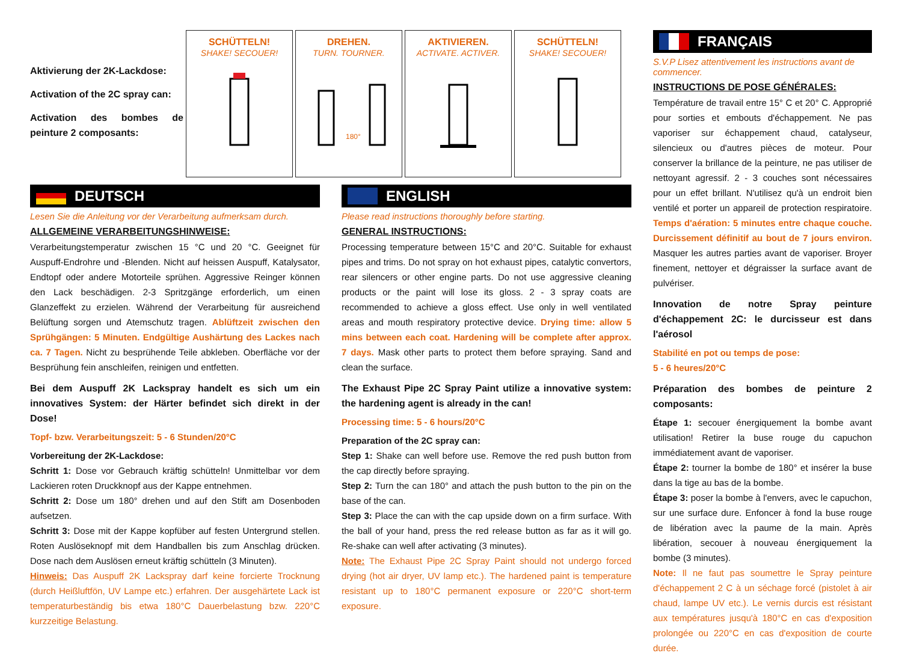Aktivierung der 2K-Lackdose:
Activation of the 2C spray can:
Activation des bombes de peinture 2 composants:
SCHÜTTELN!
SHAKE! SECOUER!
DREHEN.
TURN. TOURNER.
180°
AKTIVIEREN.
ACTIVATE. ACTIVER.
SCHÜTTELN!
SHAKE! SECOUER!
DEUTSCH
Lesen Sie die Anleitung vor der Verarbeitung aufmerksam durch.
ALLGEMEINE VERARBEITUNGSHINWEISE:
Verarbeitungstemperatur zwischen 15 °C und 20 °C. Geeignet für Auspuff-Endrohre und -Blenden. Nicht auf heissen Auspuff, Katalysator, Endtopf oder andere Motorteile sprühen. Aggressive Reinger können den Lack beschädigen. 2-3 Spritzgänge erforderlich, um einen Glanzeffekt zu erzielen. Während der Verarbeitung für ausreichend Belüftung sorgen und Atemschutz tragen. Ablüftzeit zwischen den Sprühgängen: 5 Minuten. Endgültige Aushärtung des Lackes nach ca. 7 Tagen. Nicht zu besprühende Teile abkleben. Oberfläche vor der Besprühung fein anschleifen, reinigen und entfetten.
Bei dem Auspuff 2K Lackspray handelt es sich um ein innovatives System: der Härter befindet sich direkt in der Dose!
Topf- bzw. Verarbeitungszeit: 5 - 6 Stunden/20°C
Vorbereitung der 2K-Lackdose:
Schritt 1: Dose vor Gebrauch kräftig schütteln! Unmittelbar vor dem Lackieren roten Druckknopf aus der Kappe entnehmen.
Schritt 2: Dose um 180° drehen und auf den Stift am Dosenboden aufsetzen.
Schritt 3: Dose mit der Kappe kopfüber auf festen Untergrund stellen. Roten Auslöseknopf mit dem Handballen bis zum Anschlag drücken. Dose nach dem Auslösen erneut kräftig schütteln (3 Minuten).
Hinweis: Das Auspuff 2K Lackspray darf keine forcierte Trocknung (durch Heißluftfön, UV Lampe etc.) erfahren. Der ausgehärtete Lack ist temperaturbeständig bis etwa 180°C Dauerbelastung bzw. 220°C kurzzeitige Belastung.
ENGLISH
Please read instructions thoroughly before starting.
GENERAL INSTRUCTIONS:
Processing temperature between 15°C and 20°C. Suitable for exhaust pipes and trims. Do not spray on hot exhaust pipes, catalytic convertors, rear silencers or other engine parts. Do not use aggressive cleaning products or the paint will lose its gloss. 2 - 3 spray coats are recommended to achieve a gloss effect. Use only in well ventilated areas and mouth respiratory protective device. Drying time: allow 5 mins between each coat. Hardening will be complete after approx. 7 days. Mask other parts to protect them before spraying. Sand and clean the surface.
The Exhaust Pipe 2C Spray Paint utilize a innovative system: the hardening agent is already in the can!
Processing time: 5 - 6 hours/20°C
Preparation of the 2C spray can:
Step 1: Shake can well before use. Remove the red push button from the cap directly before spraying.
Step 2: Turn the can 180° and attach the push button to the pin on the base of the can.
Step 3: Place the can with the cap upside down on a firm surface. With the ball of your hand, press the red release button as far as it will go. Re-shake can well after activating (3 minutes).
Note: The Exhaust Pipe 2C Spray Paint should not undergo forced drying (hot air dryer, UV lamp etc.). The hardened paint is temperature resistant up to 180°C permanent exposure or 220°C short-term exposure.
FRANÇAIS
S.V.P Lisez attentivement les instructions avant de commencer.
INSTRUCTIONS DE POSE GÉNÉRALES:
Température de travail entre 15° C et 20° C. Approprié pour sorties et embouts d'échappement. Ne pas vaporiser sur échappement chaud, catalyseur, silencieux ou d'autres pièces de moteur. Pour conserver la brillance de la peinture, ne pas utiliser de nettoyant agressif. 2 - 3 couches sont nécessaires pour un effet brillant. N'utilisez qu'à un endroit bien ventilé et porter un appareil de protection respiratoire. Temps d'aération: 5 minutes entre chaque couche. Durcissement définitif au bout de 7 jours environ. Masquer les autres parties avant de vaporiser. Broyer finement, nettoyer et dégraisser la surface avant de pulvériser.
Innovation de notre Spray peinture d'échappement 2C: le durcisseur est dans l'aérosol
Stabilité en pot ou temps de pose:
5 - 6 heures/20°C
Préparation des bombes de peinture 2 composants:
Étape 1: secouer énergiquement la bombe avant utilisation! Retirer la buse rouge du capuchon immédiatement avant de vaporiser.
Étape 2: tourner la bombe de 180° et insérer la buse dans la tige au bas de la bombe.
Étape 3: poser la bombe à l'envers, avec le capuchon, sur une surface dure. Enfoncer à fond la buse rouge de libération avec la paume de la main. Après libération, secouer à nouveau énergiquement la bombe (3 minutes).
Note: Il ne faut pas soumettre le Spray peinture d'échappement 2 C à un séchage forcé (pistolet à air chaud, lampe UV etc.). Le vernis durcis est résistant aux températures jusqu'à 180°C en cas d'exposition prolongée ou 220°C en cas d'exposition de courte durée.